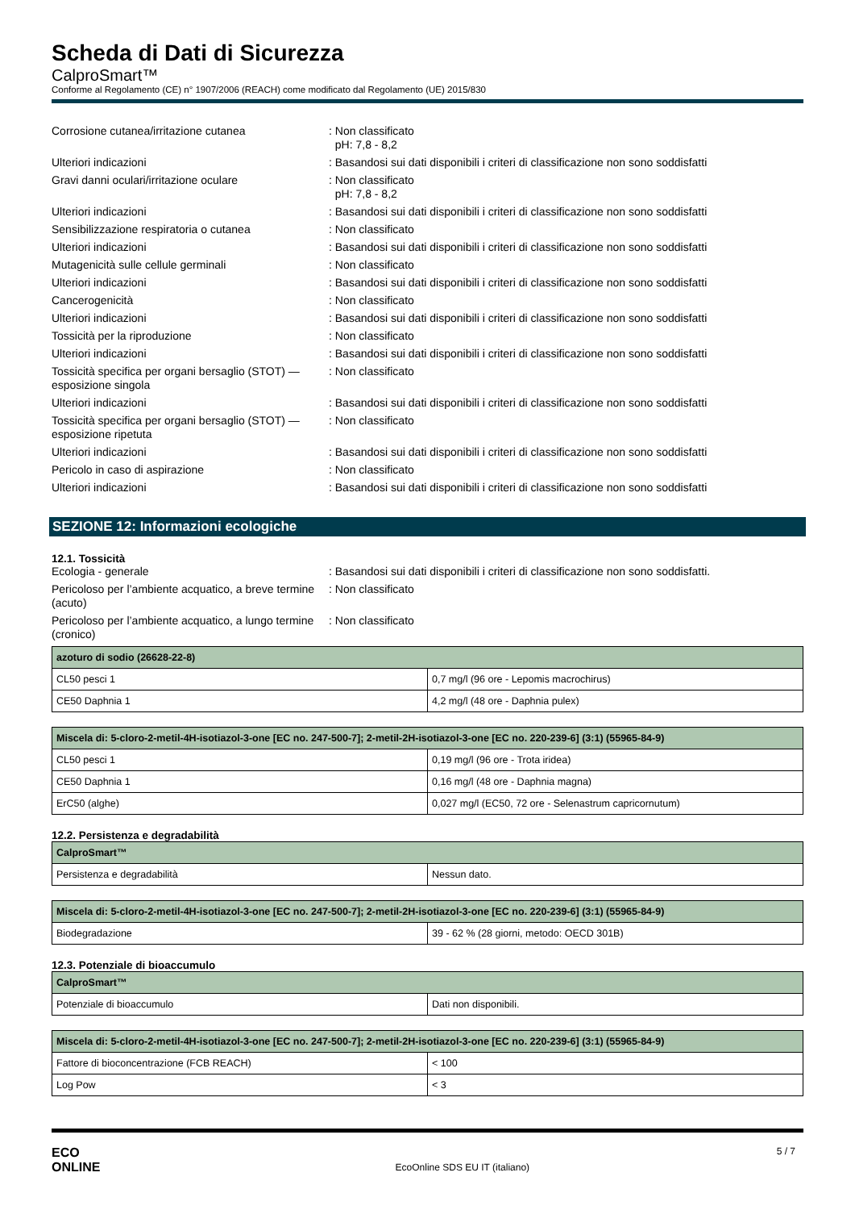Scheda di Dati di Sicurezza
CalproSmart™
Conforme al Regolamento (CE) n° 1907/2006 (REACH) come modificato dal Regolamento (UE) 2015/830
Corrosione cutanea/irritazione cutanea : Non classificato
pH: 7,8 - 8,2
Ulteriori indicazioni : Basandosi sui dati disponibili i criteri di classificazione non sono soddisfatti
Gravi danni oculari/irritazione oculare : Non classificato
pH: 7,8 - 8,2
Ulteriori indicazioni : Basandosi sui dati disponibili i criteri di classificazione non sono soddisfatti
Sensibilizzazione respiratoria o cutanea : Non classificato
Ulteriori indicazioni : Basandosi sui dati disponibili i criteri di classificazione non sono soddisfatti
Mutagenicità sulle cellule germinali : Non classificato
Ulteriori indicazioni : Basandosi sui dati disponibili i criteri di classificazione non sono soddisfatti
Cancerogenicità : Non classificato
Ulteriori indicazioni : Basandosi sui dati disponibili i criteri di classificazione non sono soddisfatti
Tossicità per la riproduzione : Non classificato
Ulteriori indicazioni : Basandosi sui dati disponibili i criteri di classificazione non sono soddisfatti
Tossicità specifica per organi bersaglio (STOT) — esposizione singola
: Non classificato
Ulteriori indicazioni : Basandosi sui dati disponibili i criteri di classificazione non sono soddisfatti
Tossicità specifica per organi bersaglio (STOT) — esposizione ripetuta
: Non classificato
Ulteriori indicazioni : Basandosi sui dati disponibili i criteri di classificazione non sono soddisfatti
Pericolo in caso di aspirazione : Non classificato
Ulteriori indicazioni : Basandosi sui dati disponibili i criteri di classificazione non sono soddisfatti
SEZIONE 12: Informazioni ecologiche
12.1. Tossicità
Ecologia - generale : Basandosi sui dati disponibili i criteri di classificazione non sono soddisfatti.
Pericoloso per l’ambiente acquatico, a breve termine (acuto)
: Non classificato
Pericoloso per l’ambiente acquatico, a lungo termine (cronico)
: Non classificato
| azoturo di sodio (26628-22-8) | |
| --- | --- |
| CL50 pesci 1 | 0,7 mg/l (96 ore - Lepomis macrochirus) |
| CE50 Daphnia 1 | 4,2 mg/l (48 ore - Daphnia pulex) |
| Miscela di: 5-cloro-2-metil-4H-isotiazol-3-one [EC no. 247-500-7]; 2-metil-2H-isotiazol-3-one [EC no. 220-239-6] (3:1) (55965-84-9) | |
| --- | --- |
| CL50 pesci 1 | 0,19 mg/l (96 ore - Trota iridea) |
| CE50 Daphnia 1 | 0,16 mg/l (48 ore - Daphnia magna) |
| ErC50 (alghe) | 0,027 mg/l (EC50, 72 ore - Selenastrum capricornutum) |
12.2. Persistenza e degradabilità
| CalproSmart™ | |
| --- | --- |
| Persistenza e degradabilità | Nessun dato. |
| Miscela di: 5-cloro-2-metil-4H-isotiazol-3-one [EC no. 247-500-7]; 2-metil-2H-isotiazol-3-one [EC no. 220-239-6] (3:1) (55965-84-9) | |
| --- | --- |
| Biodegradazione | 39 - 62 % (28 giorni, metodo: OECD 301B) |
12.3. Potenziale di bioaccumulo
| CalproSmart™ | |
| --- | --- |
| Potenziale di bioaccumulo | Dati non disponibili. |
| Miscela di: 5-cloro-2-metil-4H-isotiazol-3-one [EC no. 247-500-7]; 2-metil-2H-isotiazol-3-one [EC no. 220-239-6] (3:1) (55965-84-9) | |
| --- | --- |
| Fattore di bioconcentrazione (FCB REACH) | < 100 |
| Log Pow | < 3 |
ECO
ONLINE
EcoOnline SDS EU IT (italiano)
5 / 7